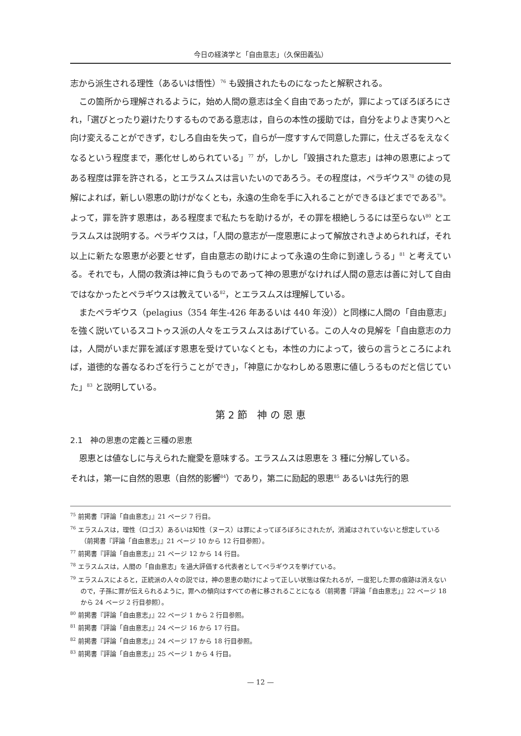今日の経済学と「自由意志」（久保田義弘）
志から派生される理性（あるいは悟性）<sup>76</sup> も毀損されたものになったと解釈される。
この箇所から理解されるように，始め人間の意志は全く自由であったが，罪によってぼろぼろにされ，「選びとったり避けたりするものである意志は，自らの本性の援助では，自分をよりよき実りへと向け変えることができず，むしろ自由を失って，自らが一度すすんで同意した罪に，仕えざるをえなくなるという程度まで，悪化せしめられている」<sup>77</sup> が，しかし「毀損された意志」は神の恩恵によってある程度は罪を許される，とエラスムスは言いたいのであろう。その程度は，ペラギウス<sup>78</sup> の徒の見解によれば，新しい恩恵の助けがなくとも，永遠の生命を手に入れることができるほどまでである<sup>79</sup>。よって，罪を許す恩恵は，ある程度まで私たちを助けるが，その罪を根絶しうるには至らない<sup>80</sup> とエラスムスは説明する。ペラギウスは，「人間の意志が一度恩恵によって解放されきよめられれば，それ以上に新たな恩恵が必要とせず，自由意志の助けによって永遠の生命に到達しうる」<sup>81</sup> と考えている。それでも，人間の救済は神に負うものであって神の恩恵がなければ人間の意志は善に対して自由ではなかったとペラギウスは教えている<sup>82</sup>，とエラスムスは理解している。
またペラギウス（pelagius（354 年生-426 年あるいは 440 年没））と同様に人間の「自由意志」を強く説いているスコトゥス派の人々をエラスムスはあげている。この人々の見解を「自由意志の力は，人間がいまだ罪を滅ぼす恩恵を受けていなくとも，本性の力によって，彼らの言うところによれば，道徳的な善なるわざを行うことができ」，「神意にかなわしめる恩恵に値しうるものだと信じていた」<sup>83</sup> と説明している。
第 2 節　神 の 恩 恵
2.1　神の恩恵の定義と三種の恩恵
恩恵とは値なしに与えられた寵愛を意味する。エラスムスは恩恵を 3 種に分解している。
それは，第一に自然的恩恵（自然的影響<sup>84</sup>）であり，第二に励起的恩恵<sup>85</sup> あるいは先行的恩
<sup>75</sup> 前掲書『評論「自由意志」』21 ページ 7 行目。
<sup>76</sup> エラスムスは，理性（ロゴス）あるいは知性（ヌース）は罪によってぼろぼろにされたが，消滅はされていないと想定している（前掲書『評論「自由意志」』21 ページ 10 から 12 行目参照）。
<sup>77</sup> 前掲書『評論「自由意志」』21 ページ 12 から 14 行目。
<sup>78</sup> エラスムスは，人間の「自由意志」を過大評価する代表者としてペラギウスを挙げている。
<sup>79</sup> エラスムスによると，正統派の人々の説では，神の恩恵の助けによって正しい状態は保たれるが，一度犯した罪の痕跡は消えないので，子孫に罪が伝えられるように，罪への傾向はすべての者に移されることになる（前掲書『評論「自由意志」』22 ページ 18 から 24 ページ 2 行目参照）。
<sup>80</sup> 前掲書『評論「自由意志」』22 ページ 1 から 2 行目参照。
<sup>81</sup> 前掲書『評論「自由意志」』24 ページ 16 から 17 行目。
<sup>82</sup> 前掲書『評論「自由意志」』24 ページ 17 から 18 行目参照。
<sup>83</sup> 前掲書『評論「自由意志」』25 ページ 1 から 4 行目。
— 12 —